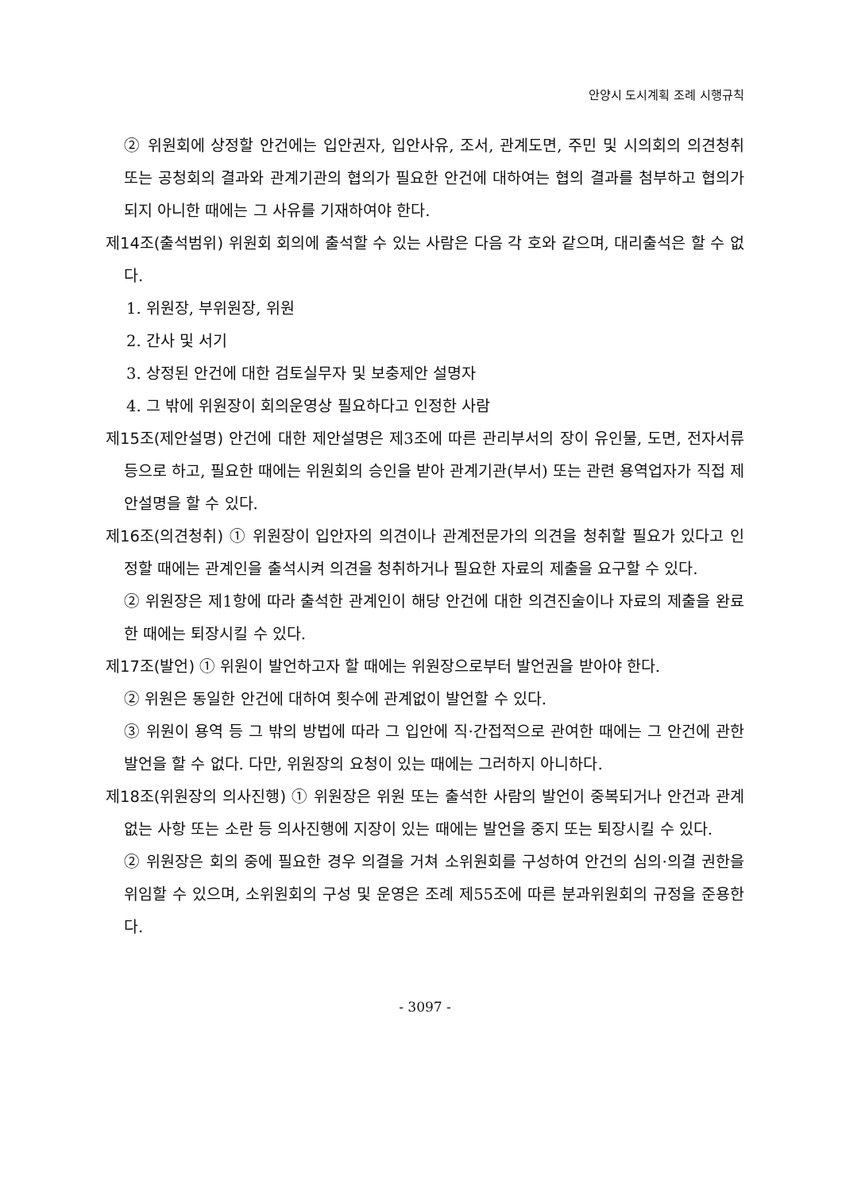안양시 도시계획 조례 시행규칙
② 위원회에 상정할 안건에는 입안권자, 입안사유, 조서, 관계도면, 주민 및 시의회의 의견청취 또는 공청회의 결과와 관계기관의 협의가 필요한 안건에 대하여는 협의 결과를 첨부하고 협의가 되지 아니한 때에는 그 사유를 기재하여야 한다.
제14조(출석범위) 위원회 회의에 출석할 수 있는 사람은 다음 각 호와 같으며, 대리출석은 할 수 없다.
1. 위원장, 부위원장, 위원
2. 간사 및 서기
3. 상정된 안건에 대한 검토실무자 및 보충제안 설명자
4. 그 밖에 위원장이 회의운영상 필요하다고 인정한 사람
제15조(제안설명) 안건에 대한 제안설명은 제3조에 따른 관리부서의 장이 유인물, 도면, 전자서류 등으로 하고, 필요한 때에는 위원회의 승인을 받아 관계기관(부서) 또는 관련 용역업자가 직접 제안설명을 할 수 있다.
제16조(의견청취) ① 위원장이 입안자의 의견이나 관계전문가의 의견을 청취할 필요가 있다고 인정할 때에는 관계인을 출석시켜 의견을 청취하거나 필요한 자료의 제출을 요구할 수 있다.
② 위원장은 제1항에 따라 출석한 관계인이 해당 안건에 대한 의견진술이나 자료의 제출을 완료한 때에는 퇴장시킬 수 있다.
제17조(발언) ① 위원이 발언하고자 할 때에는 위원장으로부터 발언권을 받아야 한다.
② 위원은 동일한 안건에 대하여 횟수에 관계없이 발언할 수 있다.
③ 위원이 용역 등 그 밖의 방법에 따라 그 입안에 직·간접적으로 관여한 때에는 그 안건에 관한 발언을 할 수 없다. 다만, 위원장의 요청이 있는 때에는 그러하지 아니하다.
제18조(위원장의 의사진행) ① 위원장은 위원 또는 출석한 사람의 발언이 중복되거나 안건과 관계없는 사항 또는 소란 등 의사진행에 지장이 있는 때에는 발언을 중지 또는 퇴장시킬 수 있다.
② 위원장은 회의 중에 필요한 경우 의결을 거쳐 소위원회를 구성하여 안건의 심의·의결 권한을 위임할 수 있으며, 소위원회의 구성 및 운영은 조례 제55조에 따른 분과위원회의 규정을 준용한다.
- 3097 -